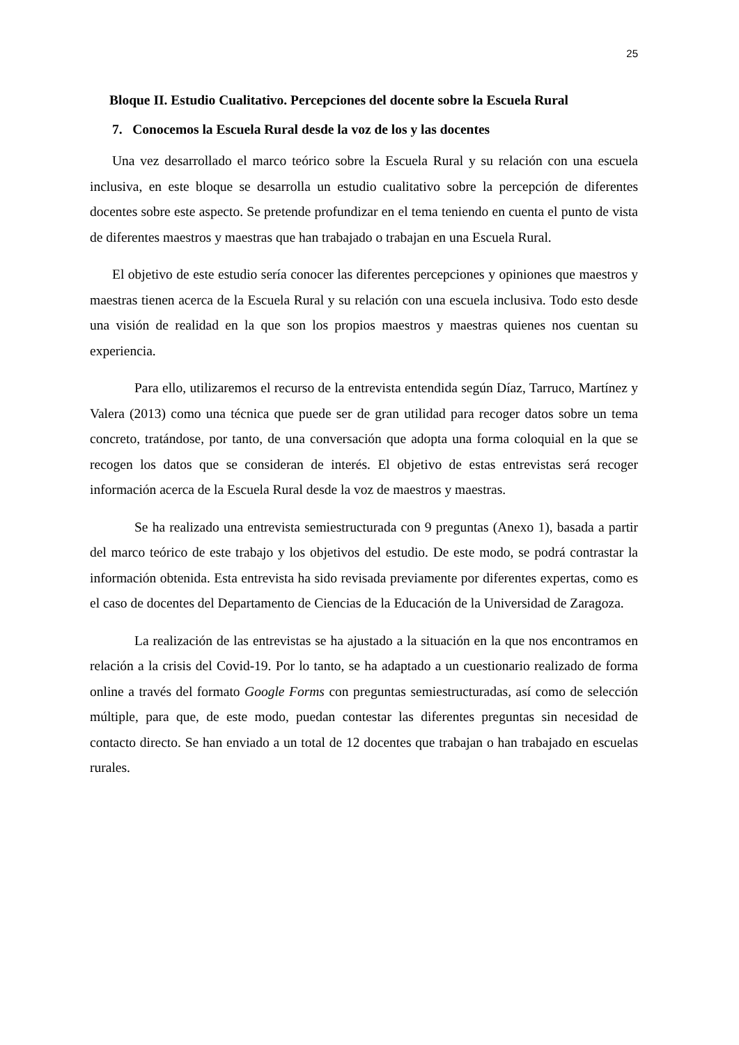25
Bloque II. Estudio Cualitativo. Percepciones del docente sobre la Escuela Rural
7. Conocemos la Escuela Rural desde la voz de los y las docentes
Una vez desarrollado el marco teórico sobre la Escuela Rural y su relación con una escuela inclusiva, en este bloque se desarrolla un estudio cualitativo sobre la percepción de diferentes docentes sobre este aspecto. Se pretende profundizar en el tema teniendo en cuenta el punto de vista de diferentes maestros y maestras que han trabajado o trabajan en una Escuela Rural.
El objetivo de este estudio sería conocer las diferentes percepciones y opiniones que maestros y maestras tienen acerca de la Escuela Rural y su relación con una escuela inclusiva. Todo esto desde una visión de realidad en la que son los propios maestros y maestras quienes nos cuentan su experiencia.
Para ello, utilizaremos el recurso de la entrevista entendida según Díaz, Tarruco, Martínez y Valera (2013) como una técnica que puede ser de gran utilidad para recoger datos sobre un tema concreto, tratándose, por tanto, de una conversación que adopta una forma coloquial en la que se recogen los datos que se consideran de interés. El objetivo de estas entrevistas será recoger información acerca de la Escuela Rural desde la voz de maestros y maestras.
Se ha realizado una entrevista semiestructurada con 9 preguntas (Anexo 1), basada a partir del marco teórico de este trabajo y los objetivos del estudio. De este modo, se podrá contrastar la información obtenida. Esta entrevista ha sido revisada previamente por diferentes expertas, como es el caso de docentes del Departamento de Ciencias de la Educación de la Universidad de Zaragoza.
La realización de las entrevistas se ha ajustado a la situación en la que nos encontramos en relación a la crisis del Covid-19. Por lo tanto, se ha adaptado a un cuestionario realizado de forma online a través del formato Google Forms con preguntas semiestructuradas, así como de selección múltiple, para que, de este modo, puedan contestar las diferentes preguntas sin necesidad de contacto directo. Se han enviado a un total de 12 docentes que trabajan o han trabajado en escuelas rurales.